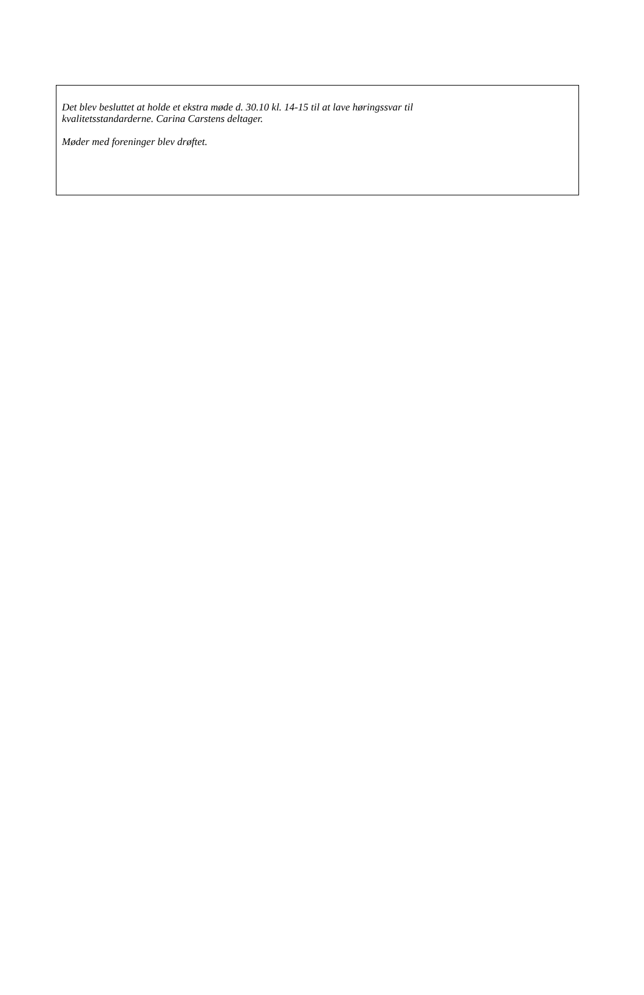Det blev besluttet at holde et ekstra møde d. 30.10 kl. 14-15 til at lave høringssvar til
kvalitetsstandarderne. Carina Carstens deltager.
Møder med foreninger blev drøftet.